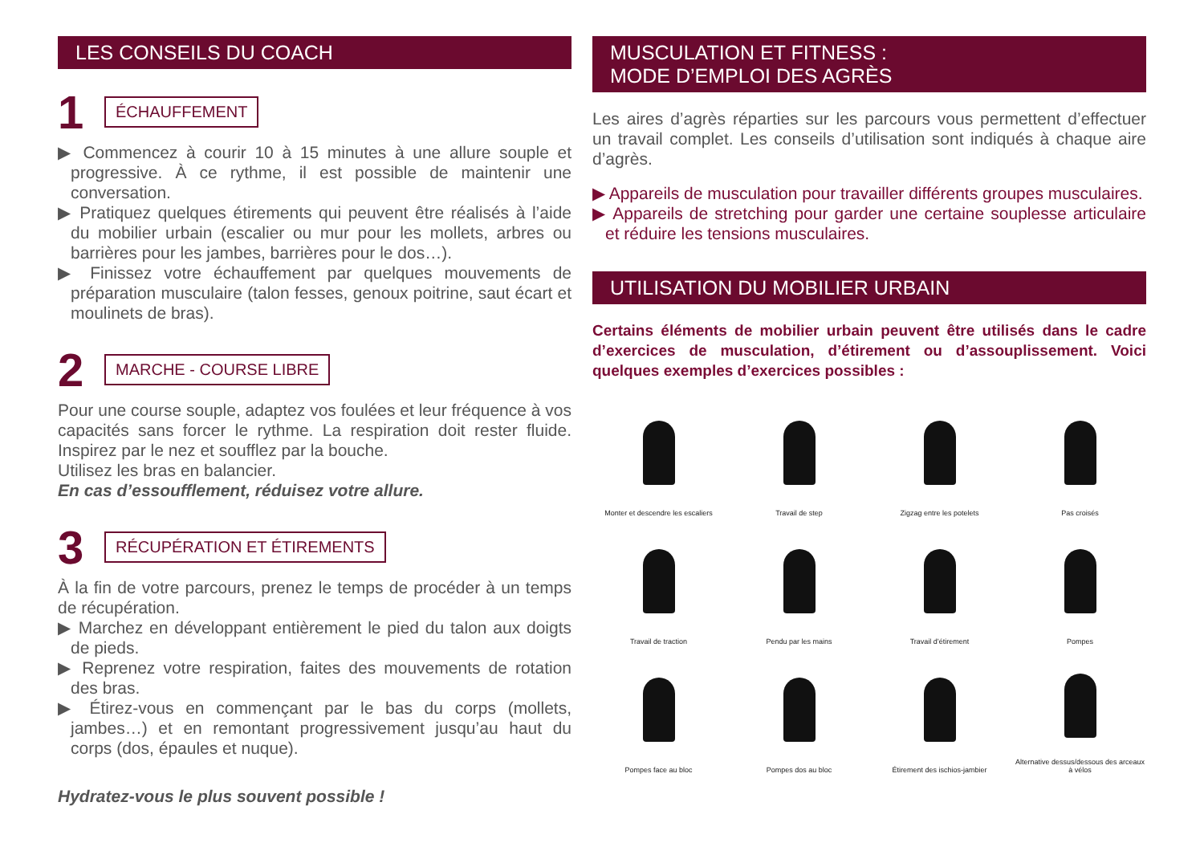LES CONSEILS DU COACH
1 ÉCHAUFFEMENT
▶ Commencez à courir 10 à 15 minutes à une allure souple et progressive. À ce rythme, il est possible de maintenir une conversation.
▶ Pratiquez quelques étirements qui peuvent être réalisés à l’aide du mobilier urbain (escalier ou mur pour les mollets, arbres ou barrières pour les jambes, barrières pour le dos…).
▶ Finissez votre échauffement par quelques mouvements de préparation musculaire (talon fesses, genoux poitrine, saut écart et moulinets de bras).
2 MARCHE - COURSE LIBRE
Pour une course souple, adaptez vos foulées et leur fréquence à vos capacités sans forcer le rythme. La respiration doit rester fluide. Inspirez par le nez et soufflez par la bouche.
Utilisez les bras en balancier.
En cas d’essoufflement, réduisez votre allure.
3 RÉCUPÉRATION ET ÉTIREMENTS
À la fin de votre parcours, prenez le temps de procéder à un temps de récupération.
▶ Marchez en développant entièrement le pied du talon aux doigts de pieds.
▶ Reprenez votre respiration, faites des mouvements de rotation des bras.
▶ Étirez-vous en commençant par le bas du corps (mollets, jambes…) et en remontant progressivement jusqu’au haut du corps (dos, épaules et nuque).
Hydratez-vous le plus souvent possible !
MUSCULATION ET FITNESS :
MODE D’EMPLOI DES AGRÈS
Les aires d’agrès réparties sur les parcours vous permettent d’effectuer un travail complet. Les conseils d’utilisation sont indiqués à chaque aire d’agrès.
▶ Appareils de musculation pour travailler différents groupes musculaires.
▶ Appareils de stretching pour garder une certaine souplesse articulaire et réduire les tensions musculaires.
UTILISATION DU MOBILIER URBAIN
Certains éléments de mobilier urbain peuvent être utilisés dans le cadre d’exercices de musculation, d’étirement ou d’assouplissement. Voici quelques exemples d’exercices possibles :
Monter et descendre les escaliers
Travail de step
Zigzag entre les potelets
Pas croisés
Travail de traction
Pendu par les mains
Travail d’étirement
Pompes
Pompes face au bloc
Pompes dos au bloc
Étirement des ischios-jambier
Alternative dessus/dessous des arceaux à vélos